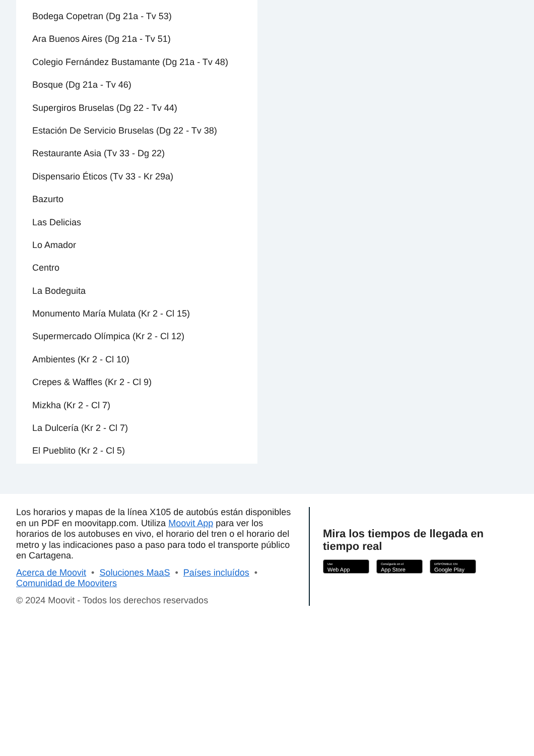Bodega Copetran (Dg 21a - Tv 53)
Ara Buenos Aires (Dg 21a - Tv 51)
Colegio Fernández Bustamante (Dg 21a - Tv 48)
Bosque (Dg 21a - Tv 46)
Supergiros Bruselas (Dg 22 - Tv 44)
Estación De Servicio Bruselas (Dg 22 - Tv 38)
Restaurante Asia (Tv 33 - Dg 22)
Dispensario Éticos (Tv 33 - Kr 29a)
Bazurto
Las Delicias
Lo Amador
Centro
La Bodeguita
Monumento María Mulata (Kr 2 - Cl 15)
Supermercado Olímpica (Kr 2 - Cl 12)
Ambientes (Kr 2 - Cl 10)
Crepes & Waffles (Kr 2 - Cl 9)
Mizkha (Kr 2 - Cl 7)
La Dulcería (Kr 2 - Cl 7)
El Pueblito (Kr 2 - Cl 5)
Los horarios y mapas de la línea X105 de autobús están disponibles en un PDF en moovitapp.com. Utiliza Moovit App para ver los horarios de los autobuses en vivo, el horario del tren o el horario del metro y las indicaciones paso a paso para todo el transporte público en Cartagena.
Acerca de Moovit • Soluciones MaaS • Países incluídos •
Comunidad de Mooviters
© 2024 Moovit - Todos los derechos reservados
Mira los tiempos de llegada en tiempo real
Use
Web App
Consíguelo en el
App Store
DISPONIBLE EN
Google Play